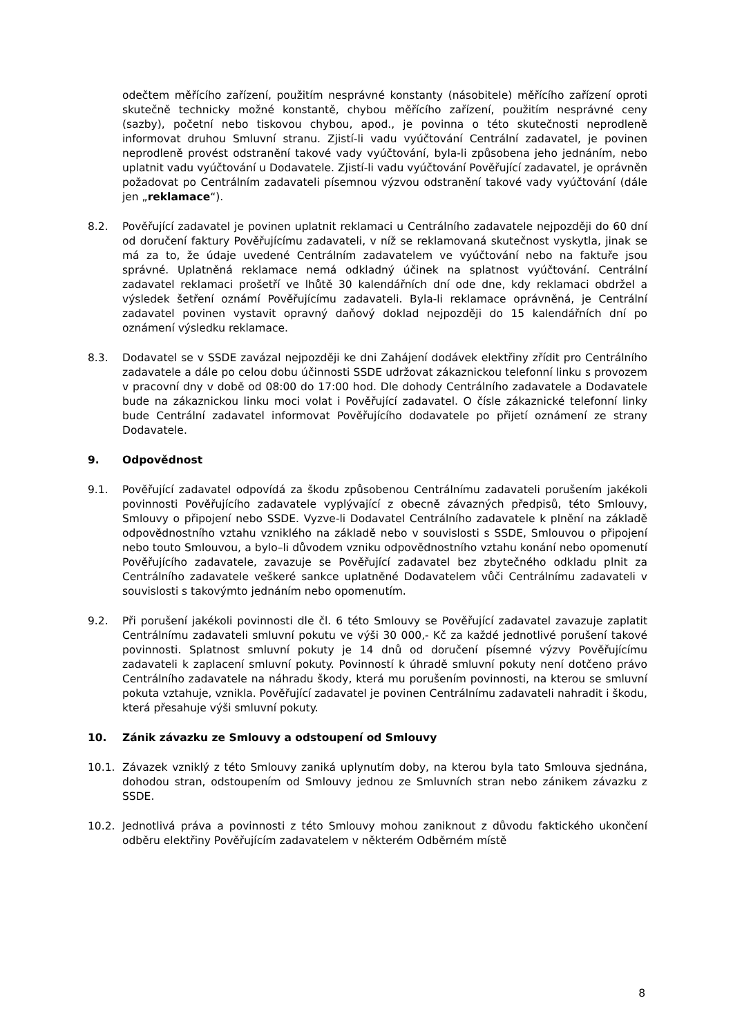odečtem měřícího zařízení, použitím nesprávné konstanty (násobitele) měřícího zařízení oproti skutečně technicky možné konstantě, chybou měřícího zařízení, použitím nesprávné ceny (sazby), početní nebo tiskovou chybou, apod., je povinna o této skutečnosti neprodleně informovat druhou Smluvní stranu. Zjistí-li vadu vyúčtování Centrální zadavatel, je povinen neprodleně provést odstranění takové vady vyúčtování, byla-li způsobena jeho jednáním, nebo uplatnit vadu vyúčtování u Dodavatele. Zjistí-li vadu vyúčtování Pověřující zadavatel, je oprávněn požadovat po Centrálním zadavateli písemnou výzvou odstranění takové vady vyúčtování (dále jen „reklamace“).
8.2. Pověřující zadavatel je povinen uplatnit reklamaci u Centrálního zadavatele nejpozději do 60 dní od doručení faktury Pověřujícímu zadavateli, v níž se reklamovaná skutečnost vyskytla, jinak se má za to, že údaje uvedené Centrálním zadavatelem ve vyúčtování nebo na faktuře jsou správné. Uplatněná reklamace nemá odkladný účinek na splatnost vyúčtování. Centrální zadavatel reklamaci prošetří ve lhůtě 30 kalendářních dní ode dne, kdy reklamaci obdržel a výsledek šetření oznámí Pověřujícímu zadavateli. Byla-li reklamace oprávněná, je Centrální zadavatel povinen vystavit opravný daňový doklad nejpozději do 15 kalendářních dní po oznámení výsledku reklamace.
8.3. Dodavatel se v SSDE zavázal nejpozději ke dni Zahájení dodávek elektřiny zřídit pro Centrálního zadavatele a dále po celou dobu účinnosti SSDE udržovat zákaznickou telefonní linku s provozem v pracovní dny v době od 08:00 do 17:00 hod. Dle dohody Centrálního zadavatele a Dodavatele bude na zákaznickou linku moci volat i Pověřující zadavatel. O čísle zákaznické telefonní linky bude Centrální zadavatel informovat Pověřujícího dodavatele po přijetí oznámení ze strany Dodavatele.
9. Odpovědnost
9.1. Pověřující zadavatel odpovídá za škodu způsobenou Centrálnímu zadavateli porušením jakékoli povinnosti Pověřujícího zadavatele vyplývající z obecně závazných předpisů, této Smlouvy, Smlouvy o připojení nebo SSDE. Vyzve-li Dodavatel Centrálního zadavatele k plnění na základě odpovědnostního vztahu vzniklého na základě nebo v souvislosti s SSDE, Smlouvou o připojení nebo touto Smlouvou, a bylo–li důvodem vzniku odpovědnostního vztahu konání nebo opomenutí Pověřujícího zadavatele, zavazuje se Pověřující zadavatel bez zbytečného odkladu plnit za Centrálního zadavatele veškeré sankce uplatněné Dodavatelem vůči Centrálnímu zadavateli v souvislosti s takovýmto jednáním nebo opomenutím.
9.2. Při porušení jakékoli povinnosti dle čl. 6 této Smlouvy se Pověřující zadavatel zavazuje zaplatit Centrálnímu zadavateli smluvní pokutu ve výši 30 000,- Kč za každé jednotlivé porušení takové povinnosti. Splatnost smluvní pokuty je 14 dnů od doručení písemné výzvy Pověřujícímu zadavateli k zaplacení smluvní pokuty. Povinností k úhradě smluvní pokuty není dotčeno právo Centrálního zadavatele na náhradu škody, která mu porušením povinnosti, na kterou se smluvní pokuta vztahuje, vznikla. Pověřující zadavatel je povinen Centrálnímu zadavateli nahradit i škodu, která přesahuje výši smluvní pokuty.
10. Zánik závazku ze Smlouvy a odstoupení od Smlouvy
10.1. Závazek vzniklý z této Smlouvy zaniká uplynutím doby, na kterou byla tato Smlouva sjednána, dohodou stran, odstoupením od Smlouvy jednou ze Smluvních stran nebo zánikem závazku z SSDE.
10.2. Jednotlivá práva a povinnosti z této Smlouvy mohou zaniknout z důvodu faktického ukončení odběru elektřiny Pověřujícím zadavatelem v některém Odběrném místě
8